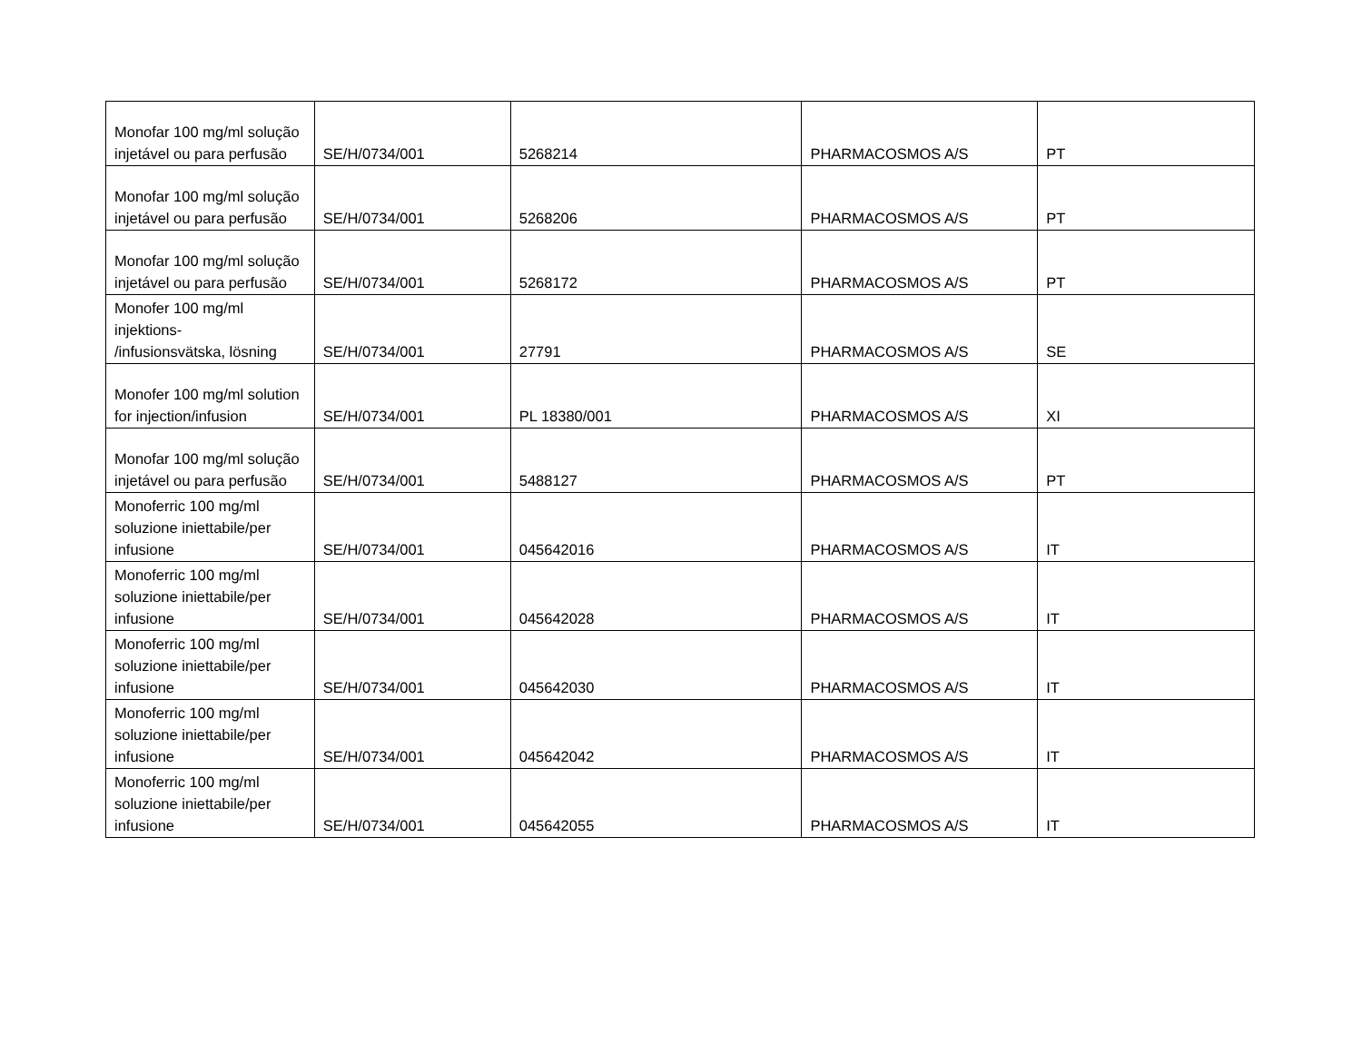| Monofar 100 mg/ml solução injetável ou para perfusão | SE/H/0734/001 | 5268214 | PHARMACOSMOS A/S | PT |
| Monofar 100 mg/ml solução injetável ou para perfusão | SE/H/0734/001 | 5268206 | PHARMACOSMOS A/S | PT |
| Monofar 100 mg/ml solução injetável ou para perfusão | SE/H/0734/001 | 5268172 | PHARMACOSMOS A/S | PT |
| Monofer 100 mg/ml injektions- /infusionsvätska, lösning | SE/H/0734/001 | 27791 | PHARMACOSMOS A/S | SE |
| Monofer 100 mg/ml solution for injection/infusion | SE/H/0734/001 | PL 18380/001 | PHARMACOSMOS A/S | XI |
| Monofar 100 mg/ml solução injetável ou para perfusão | SE/H/0734/001 | 5488127 | PHARMACOSMOS A/S | PT |
| Monoferric 100 mg/ml soluzione iniettabile/per infusione | SE/H/0734/001 | 045642016 | PHARMACOSMOS A/S | IT |
| Monoferric 100 mg/ml soluzione iniettabile/per infusione | SE/H/0734/001 | 045642028 | PHARMACOSMOS A/S | IT |
| Monoferric 100 mg/ml soluzione iniettabile/per infusione | SE/H/0734/001 | 045642030 | PHARMACOSMOS A/S | IT |
| Monoferric 100 mg/ml soluzione iniettabile/per infusione | SE/H/0734/001 | 045642042 | PHARMACOSMOS A/S | IT |
| Monoferric 100 mg/ml soluzione iniettabile/per infusione | SE/H/0734/001 | 045642055 | PHARMACOSMOS A/S | IT |